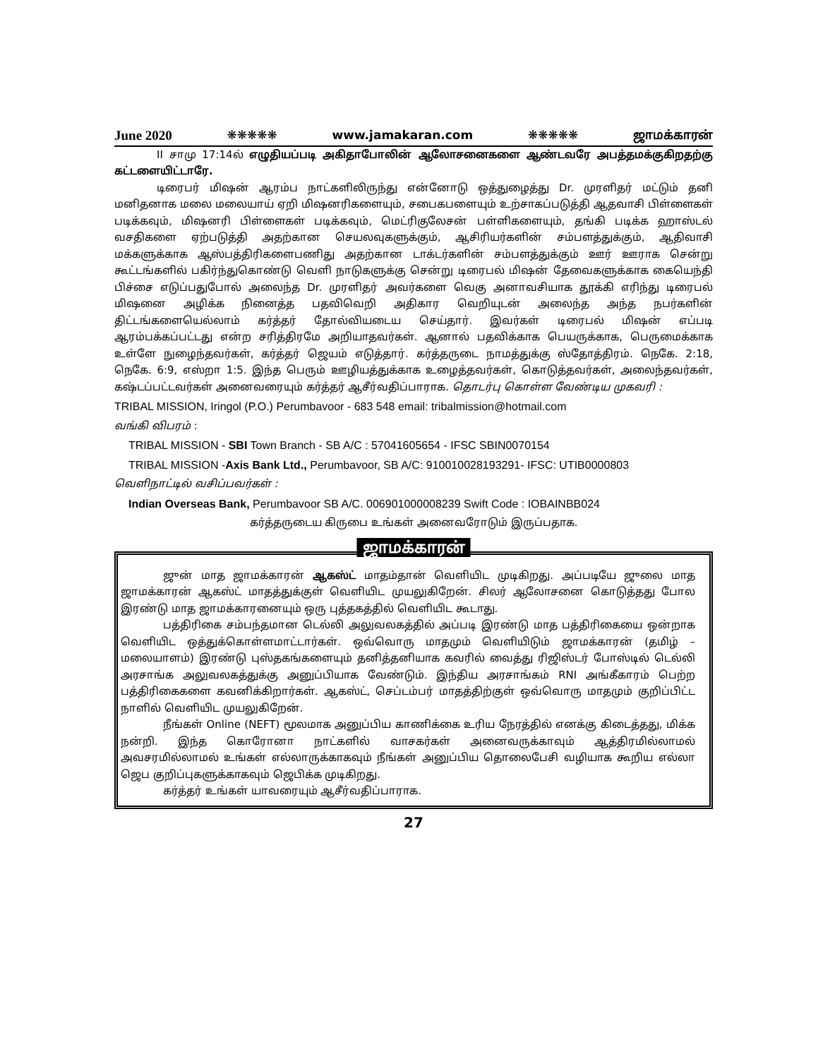June 2020 ❋❋❋❋❋ www.jamakaran.com ❋❋❋❋❋ ஜாமக்காரன்
II சாமு 17:14ல் எழுதியப்படி அகிதாபோலின் ஆலோசனைகளை ஆண்டவரே அபத்தமக்குகிறதற்கு கட்டளையிட்டாரே.
டிரைபர் மிஷன் ஆரம்ப நாட்களிலிருந்து என்னோடு ஒத்துழைத்து Dr. முரளிதர் மட்டும் தனி மனிதனாக மலை மலையாய் ஏறி மிஷனரிகளையும், சபைகபளையும் உற்சாகப்படுத்தி ஆதவாசி பிள்ளைகள் படிக்கவும், மிஷனரி பிள்ளைகள் படிக்கவும், மெட்ரிகுலேசன் பள்ளிகளையும், தங்கி படிக்க ஹாஸ்டல் வசதிகளை ஏற்படுத்தி அதற்கான செயலவுகளுக்கும், ஆசிரியர்களின் சம்பளத்துக்கும், ஆதிவாசி மக்களுக்காக ஆஸ்பத்திரிகளைபணிது அதற்கான டாக்டர்களின் சம்பளத்துக்கும் ஊர் ஊராக சென்று கூட்டங்களில் பகிர்ந்துகொண்டு வெளி நாடுகளுக்கு சென்று டிரைபல் மிஷன் தேவைகளுக்காக கையெந்தி பிச்சை எடுப்பதுபோல் அலைந்த Dr. முரளிதர் அவர்களை வெகு அனாவசியாக தூக்கி எரிந்து டிரைபல் மிஷனை அழிக்க நினைத்த பதவிவெறி அதிகார வெறியுடன் அலைந்த அந்த நபர்களின் திட்டங்களையெல்லாம் கர்த்தர் தோல்வியடைய செய்தார். இவர்கள் டிரைபல் மிஷன் எப்படி ஆரம்பக்கப்பட்டது என்ற சரித்திரமே அறியாதவர்கள். ஆனால் பதவிக்காக பெயருக்காக, பெருமைக்காக உள்ளே நுழைந்தவர்கள், கர்த்தர் ஜெயம் எடுத்தார். கர்த்தருடை நாமத்துக்கு ஸ்தோத்திரம். நெகே. 2:18, நெகே. 6:9, எஸ்றா 1:5. இந்த பெரும் ஊழியத்துக்காக உழைத்தவர்கள், கொடுத்தவர்கள், அலைந்தவர்கள், கஷ்டப்பட்டவர்கள் அனைவரையும் கர்த்தர் ஆசீர்வதிப்பாராக. தொடர்பு கொள்ள வேண்டிய முகவரி :
TRIBAL MISSION, Iringol (P.O.) Perumbavoor - 683 548 email: tribalmission@hotmail.com
வங்கி விபரம் :
TRIBAL MISSION - SBI Town Branch - SB A/C : 57041605654 - IFSC SBIN0070154
TRIBAL MISSION -Axis Bank Ltd., Perumbavoor, SB A/C: 910010028193291- IFSC: UTIB0000803
வெளிநாட்டில் வசிப்பவர்கள் :
Indian Overseas Bank, Perumbavoor SB A/C. 006901000008239 Swift Code : IOBAINBB024
கர்த்தருடைய கிருபை உங்கள் அனைவரோடும் இருப்பதாக.
ஜாமக்காரன்
ஜுன் மாத ஜாமக்காரன் ஆகஸ்ட் மாதம்தான் வெளியிட முடிகிறது. அப்படியே ஜுலை மாத ஜாமக்காரன் ஆகஸ்ட் மாதத்துக்குள் வெளியிட முயலுகிறேன். சிலர் ஆலோசனை கொடுத்தது போல இரண்டு மாத ஜாமக்காரனையும் ஒரு புத்தகத்தில் வெளியிட கூடாது.
பத்திரிகை சம்பந்தமான டெல்லி அலுவலகத்தில் அப்படி இரண்டு மாத பத்திரிகையை ஒன்றாக வெளியிட ஒத்துக்கொள்ளமாட்டார்கள். ஒவ்வொரு மாதமும் வெளியிடும் ஜாமக்காரன் (தமிழ் – மலையாளம்) இரண்டு புஸ்தகங்களையும் தனித்தனியாக கவரில் வைத்து ரிஜிஸ்டர் போஸ்டில் டெல்லி அரசாங்க அலுவலகத்துக்கு அனுப்பியாக வேண்டும். இந்திய அரசாங்கம் RNI அங்கீகாரம் பெற்ற பத்திரிகைகளை கவனிக்கிறார்கள். ஆகஸ்ட், செப்டம்பர் மாதத்திற்குள் ஒவ்வொரு மாதமும் குறிப்பிட்ட நாளில் வெளியிட முயலுகிறேன்.
நீங்கள் Online (NEFT) மூலமாக அனுப்பிய காணிக்கை உரிய நேரத்தில் எனக்கு கிடைத்தது, மிக்க நன்றி. இந்த கொரோனா நாட்களில் வாசகர்கள் அனைவருக்காவும் ஆத்திரமில்லாமல் அவசரமில்லாமல் உங்கள் எல்லாருக்காகவும் நீங்கள் அனுப்பிய தொலைபேசி வழியாக கூறிய எல்லா ஜெப குறிப்புகளுக்காகவும் ஜெபிக்க முடிகிறது.
கர்த்தர் உங்கள் யாவரையும் ஆசீர்வதிப்பாராக.
27